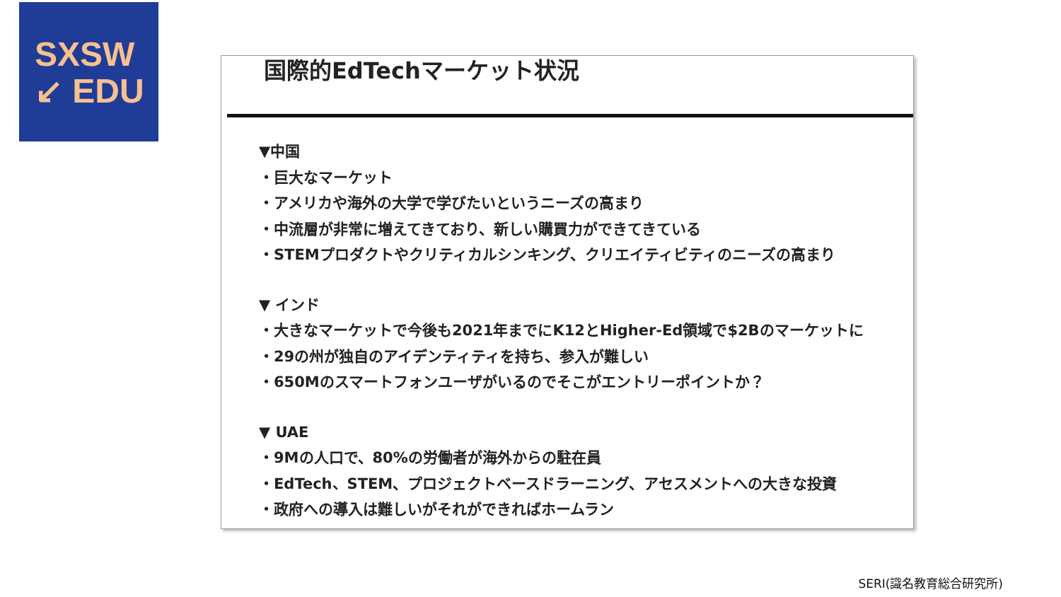SXSW
↙ EDU
国際的EdTechマーケット状況
▼中国
・巨大なマーケット
・アメリカや海外の大学で学びたいというニーズの高まり
・中流層が非常に増えてきており、新しい購買力ができてきている
・STEMプロダクトやクリティカルシンキング、クリエイティビティのニーズの高まり
▼ インド
・大きなマーケットで今後も2021年までにK12とHigher-Ed領域で$2Bのマーケットに
・29の州が独自のアイデンティティを持ち、参入が難しい
・650Mのスマートフォンユーザがいるのでそこがエントリーポイントか？
▼ UAE
・9Mの人口で、80%の労働者が海外からの駐在員
・EdTech、STEM、プロジェクトベースドラーニング、アセスメントへの大きな投資
・政府への導入は難しいがそれができればホームラン
SERI(識名教育総合研究所)